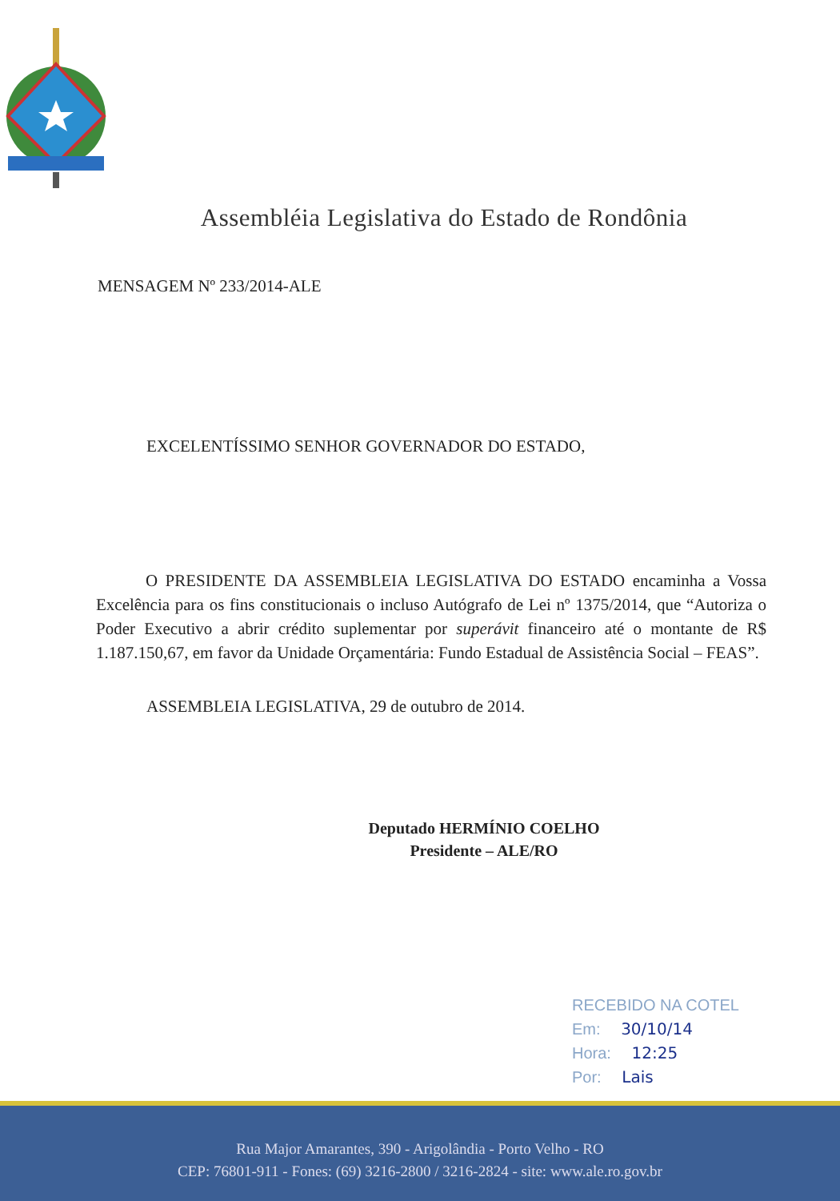Assembléia Legislativa do Estado de Rondônia
MENSAGEM Nº 233/2014-ALE
EXCELENTÍSSIMO SENHOR GOVERNADOR DO ESTADO,
O PRESIDENTE DA ASSEMBLEIA LEGISLATIVA DO ESTADO encaminha a Vossa Excelência para os fins constitucionais o incluso Autógrafo de Lei nº 1375/2014, que “Autoriza o Poder Executivo a abrir crédito suplementar por superávit financeiro até o montante de R$ 1.187.150,67, em favor da Unidade Orçamentária: Fundo Estadual de Assistência Social – FEAS”.
ASSEMBLEIA LEGISLATIVA, 29 de outubro de 2014.
Deputado HERMÍNIO COELHO
Presidente – ALE/RO
RECEBIDO NA COTEL
Em: 30/10/14
Hora: 12:25
Por: Lais
Rua Major Amarantes, 390 - Arigolândia - Porto Velho - RO
CEP: 76801-911 - Fones: (69) 3216-2800 / 3216-2824 - site: www.ale.ro.gov.br